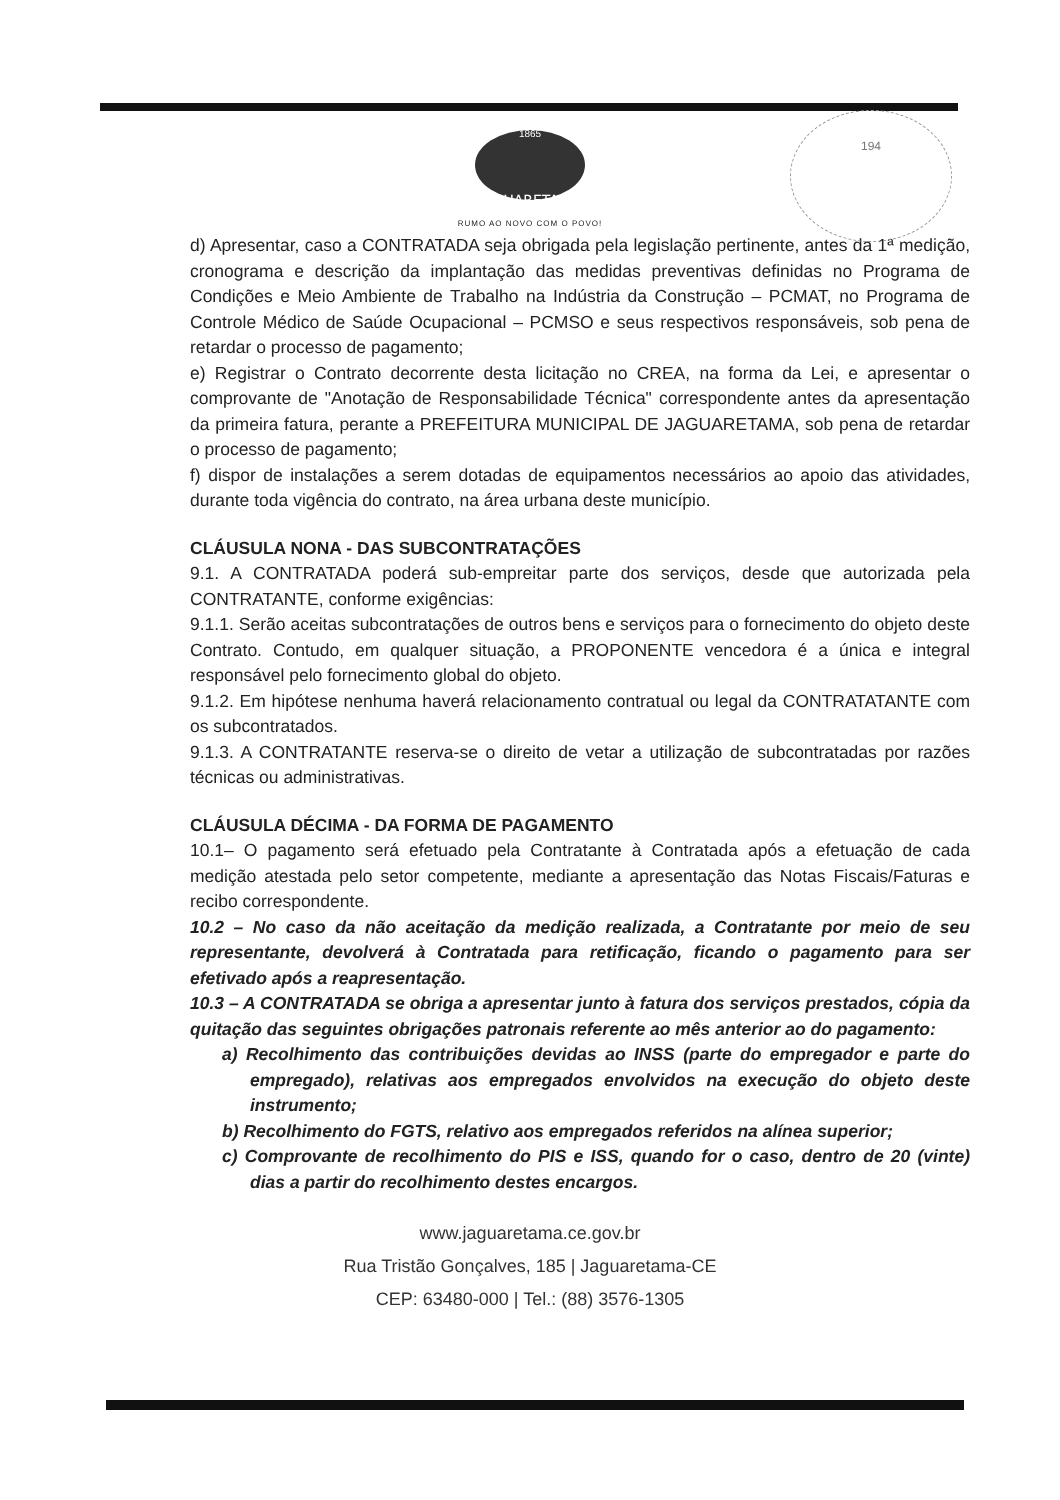194
JAGUARETAMA
1865
RUMO AO NOVO COM O POVO!
d) Apresentar, caso a CONTRATADA seja obrigada pela legislação pertinente, antes da 1ª medição, cronograma e descrição da implantação das medidas preventivas definidas no Programa de Condições e Meio Ambiente de Trabalho na Indústria da Construção – PCMAT, no Programa de Controle Médico de Saúde Ocupacional – PCMSO e seus respectivos responsáveis, sob pena de retardar o processo de pagamento;
e) Registrar o Contrato decorrente desta licitação no CREA, na forma da Lei, e apresentar o comprovante de "Anotação de Responsabilidade Técnica" correspondente antes da apresentação da primeira fatura, perante a PREFEITURA MUNICIPAL DE JAGUARETAMA, sob pena de retardar o processo de pagamento;
f) dispor de instalações a serem dotadas de equipamentos necessários ao apoio das atividades, durante toda vigência do contrato, na área urbana deste município.
CLÁUSULA NONA - DAS SUBCONTRATAÇÕES
9.1. A CONTRATADA poderá sub-empreitar parte dos serviços, desde que autorizada pela CONTRATANTE, conforme exigências:
9.1.1. Serão aceitas subcontratações de outros bens e serviços para o fornecimento do objeto deste Contrato. Contudo, em qualquer situação, a PROPONENTE vencedora é a única e integral responsável pelo fornecimento global do objeto.
9.1.2. Em hipótese nenhuma haverá relacionamento contratual ou legal da CONTRATATANTE com os subcontratados.
9.1.3. A CONTRATANTE reserva-se o direito de vetar a utilização de subcontratadas por razões técnicas ou administrativas.
CLÁUSULA DÉCIMA - DA FORMA DE PAGAMENTO
10.1– O pagamento será efetuado pela Contratante à Contratada após a efetuação de cada medição atestada pelo setor competente, mediante a apresentação das Notas Fiscais/Faturas e recibo correspondente.
10.2 – No caso da não aceitação da medição realizada, a Contratante por meio de seu representante, devolverá à Contratada para retificação, ficando o pagamento para ser efetivado após a reapresentação.
10.3 – A CONTRATADA se obriga a apresentar junto à fatura dos serviços prestados, cópia da quitação das seguintes obrigações patronais referente ao mês anterior ao do pagamento:
a) Recolhimento das contribuições devidas ao INSS (parte do empregador e parte do empregado), relativas aos empregados envolvidos na execução do objeto deste instrumento;
b) Recolhimento do FGTS, relativo aos empregados referidos na alínea superior;
c) Comprovante de recolhimento do PIS e ISS, quando for o caso, dentro de 20 (vinte) dias a partir do recolhimento destes encargos.
www.jaguaretama.ce.gov.br
Rua Tristão Gonçalves, 185 | Jaguaretama-CE
CEP: 63480-000 | Tel.: (88) 3576-1305